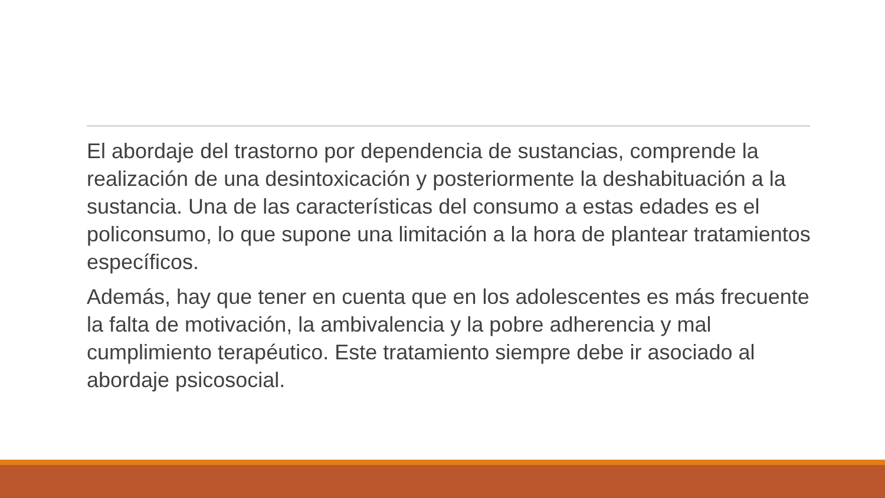El abordaje del trastorno por dependencia de sustancias, comprende la realización de una desintoxicación y posteriormente la deshabituación a la sustancia. Una de las características del consumo a estas edades es el policonsumo, lo que supone una limitación a la hora de plantear tratamientos específicos.
Además, hay que tener en cuenta que en los adolescentes es más frecuente la falta de motivación, la ambivalencia y la pobre adherencia y mal cumplimiento terapéutico. Este tratamiento siempre debe ir asociado al abordaje psicosocial.